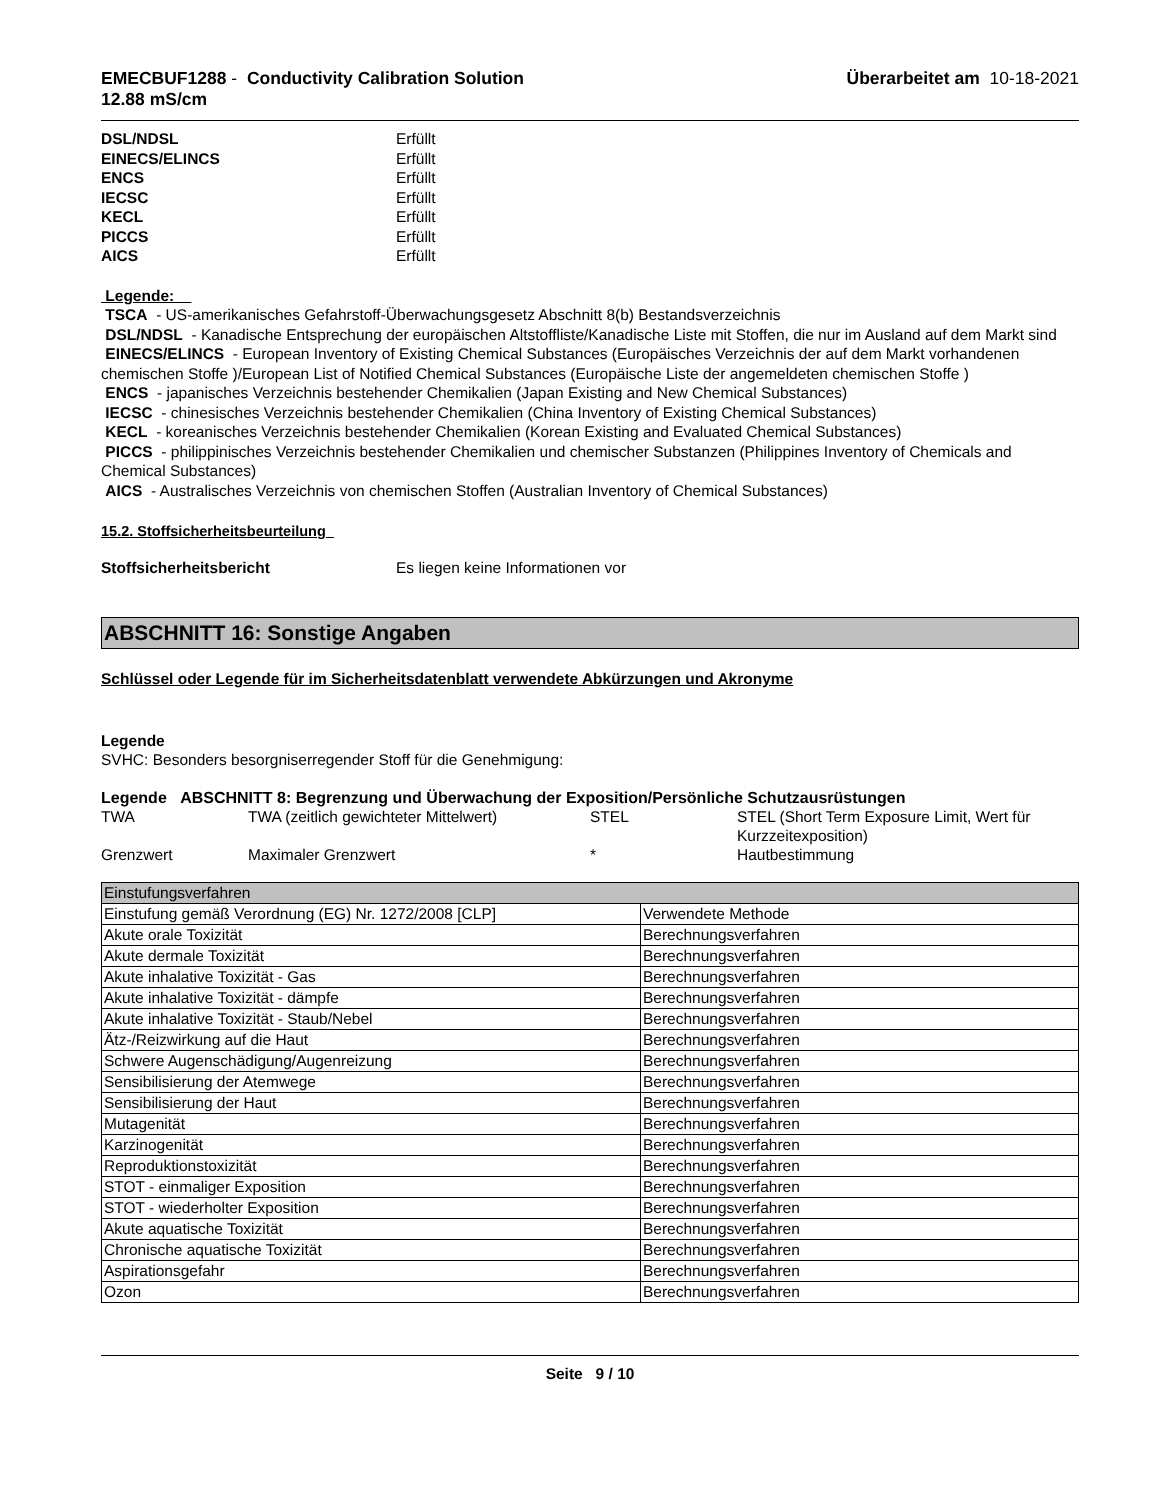EMECBUF1288 - Conductivity Calibration Solution
12.88 mS/cm
Überarbeitet am 10-18-2021
DSL/NDSL Erfüllt
EINECS/ELINCS Erfüllt
ENCS Erfüllt
IECSC Erfüllt
KECL Erfüllt
PICCS Erfüllt
AICS Erfüllt
Legende:
TSCA - US-amerikanisches Gefahrstoff-Überwachungsgesetz Abschnitt 8(b) Bestandsverzeichnis
DSL/NDSL - Kanadische Entsprechung der europäischen Altstoffliste/Kanadische Liste mit Stoffen, die nur im Ausland auf dem Markt sind
EINECS/ELINCS - European Inventory of Existing Chemical Substances (Europäisches Verzeichnis der auf dem Markt vorhandenen chemischen Stoffe )/European List of Notified Chemical Substances (Europäische Liste der angemeldeten chemischen Stoffe )
ENCS - japanisches Verzeichnis bestehender Chemikalien (Japan Existing and New Chemical Substances)
IECSC - chinesisches Verzeichnis bestehender Chemikalien (China Inventory of Existing Chemical Substances)
KECL - koreanisches Verzeichnis bestehender Chemikalien (Korean Existing and Evaluated Chemical Substances)
PICCS - philippinisches Verzeichnis bestehender Chemikalien und chemischer Substanzen (Philippines Inventory of Chemicals and Chemical Substances)
AICS - Australisches Verzeichnis von chemischen Stoffen (Australian Inventory of Chemical Substances)
15.2. Stoffsicherheitsbeurteilung
Stoffsicherheitsbericht Es liegen keine Informationen vor
ABSCHNITT 16: Sonstige Angaben
Schlüssel oder Legende für im Sicherheitsdatenblatt verwendete Abkürzungen und Akronyme
Legende
SVHC: Besonders besorgniserregender Stoff für die Genehmigung:
Legende ABSCHNITT 8: Begrenzung und Überwachung der Exposition/Persönliche Schutzausrüstungen
| TWA | TWA (zeitlich gewichteter Mittelwert) | STEL | STEL (Short Term Exposure Limit, Wert für Kurzzeitexposition) |
| Grenzwert | Maximaler Grenzwert | * | Hautbestimmung |
| Einstufungsverfahren | |
| Einstufung gemäß Verordnung (EG) Nr. 1272/2008 [CLP] | Verwendete Methode |
| Akute orale Toxizität | Berechnungsverfahren |
| Akute dermale Toxizität | Berechnungsverfahren |
| Akute inhalative Toxizität - Gas | Berechnungsverfahren |
| Akute inhalative Toxizität - dämpfe | Berechnungsverfahren |
| Akute inhalative Toxizität - Staub/Nebel | Berechnungsverfahren |
| Ätz-/Reizwirkung auf die Haut | Berechnungsverfahren |
| Schwere Augenschädigung/Augenreizung | Berechnungsverfahren |
| Sensibilisierung der Atemwege | Berechnungsverfahren |
| Sensibilisierung der Haut | Berechnungsverfahren |
| Mutagenität | Berechnungsverfahren |
| Karzinogenität | Berechnungsverfahren |
| Reproduktionstoxizität | Berechnungsverfahren |
| STOT - einmaliger Exposition | Berechnungsverfahren |
| STOT - wiederholter Exposition | Berechnungsverfahren |
| Akute aquatische Toxizität | Berechnungsverfahren |
| Chronische aquatische Toxizität | Berechnungsverfahren |
| Aspirationsgefahr | Berechnungsverfahren |
| Ozon | Berechnungsverfahren |
Seite 9 / 10